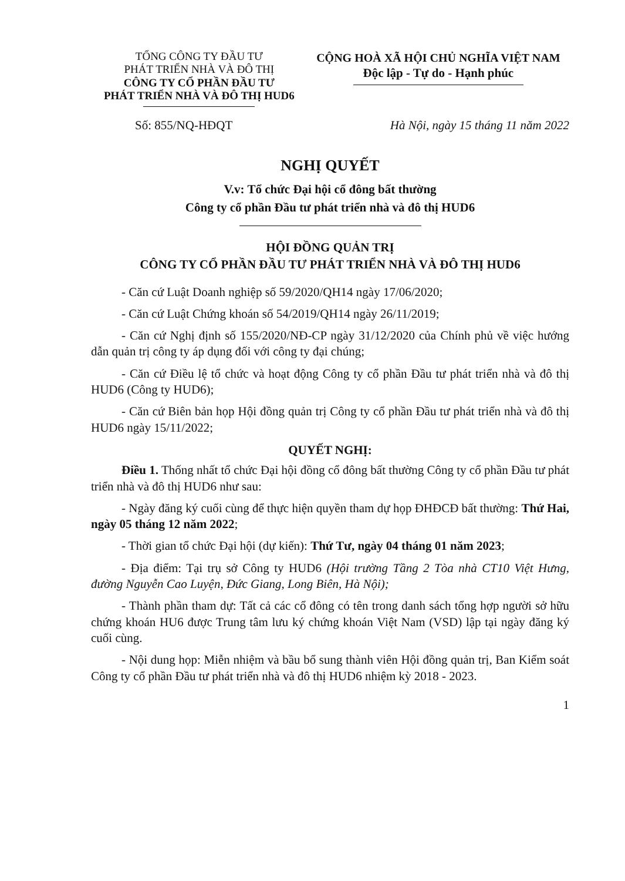TỔNG CÔNG TY ĐẦU TƯ
PHÁT TRIỂN NHÀ VÀ ĐÔ THỊ
CÔNG TY CỔ PHẦN ĐẦU TƯ
PHÁT TRIỂN NHÀ VÀ ĐÔ THỊ HUD6
CỘNG HOÀ XÃ HỘI CHỦ NGHĨA VIỆT NAM
Độc lập - Tự do - Hạnh phúc
Số: 855/NQ-HĐQT Hà Nội, ngày 15 tháng 11 năm 2022
NGHỊ QUYẾT
V.v: Tổ chức Đại hội cổ đông bất thường
Công ty cổ phần Đầu tư phát triển nhà và đô thị HUD6
HỘI ĐỒNG QUẢN TRỊ
CÔNG TY CỔ PHẦN ĐẦU TƯ PHÁT TRIỂN NHÀ VÀ ĐÔ THỊ HUD6
- Căn cứ Luật Doanh nghiệp số 59/2020/QH14 ngày 17/06/2020;
- Căn cứ Luật Chứng khoán số 54/2019/QH14 ngày 26/11/2019;
- Căn cứ Nghị định số 155/2020/NĐ-CP ngày 31/12/2020 của Chính phủ về việc hướng dẫn quản trị công ty áp dụng đối với công ty đại chúng;
- Căn cứ Điều lệ tổ chức và hoạt động Công ty cổ phần Đầu tư phát triển nhà và đô thị HUD6 (Công ty HUD6);
- Căn cứ Biên bản họp Hội đồng quản trị Công ty cổ phần Đầu tư phát triển nhà và đô thị HUD6 ngày 15/11/2022;
QUYẾT NGHỊ:
Điều 1. Thống nhất tổ chức Đại hội đồng cổ đông bất thường Công ty cổ phần Đầu tư phát triển nhà và đô thị HUD6 như sau:
- Ngày đăng ký cuối cùng để thực hiện quyền tham dự họp ĐHĐCĐ bất thường: Thứ Hai, ngày 05 tháng 12 năm 2022;
- Thời gian tổ chức Đại hội (dự kiến): Thứ Tư, ngày 04 tháng 01 năm 2023;
- Địa điểm: Tại trụ sở Công ty HUD6 (Hội trường Tầng 2 Tòa nhà CT10 Việt Hưng, đường Nguyễn Cao Luyện, Đức Giang, Long Biên, Hà Nội);
- Thành phần tham dự: Tất cả các cổ đông có tên trong danh sách tổng hợp người sở hữu chứng khoán HU6 được Trung tâm lưu ký chứng khoán Việt Nam (VSD) lập tại ngày đăng ký cuối cùng.
- Nội dung họp: Miễn nhiệm và bầu bổ sung thành viên Hội đồng quản trị, Ban Kiểm soát Công ty cổ phần Đầu tư phát triển nhà và đô thị HUD6 nhiệm kỳ 2018 - 2023.
1